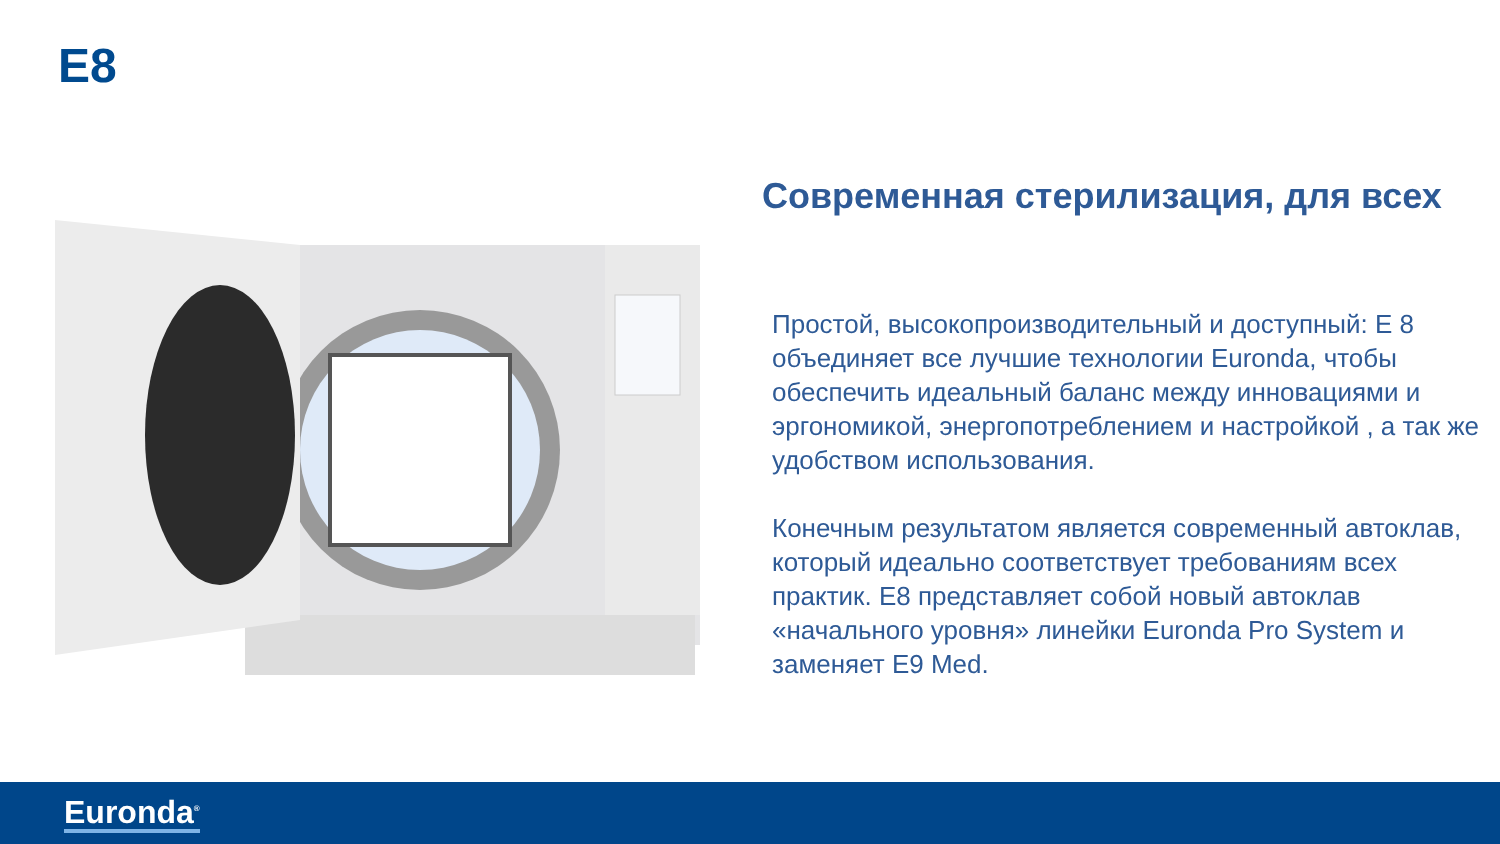E8
Современная стерилизация, для всех
Простой, высокопроизводительный и доступный: Е 8 объединяет все лучшие технологии Euronda, чтобы обеспечить идеальный баланс между инновациями и эргономикой, энергопотреблением и настройкой , а так же удобством использования.
Конечным результатом является современный автоклав, который идеально соответствует требованиям всех практик. E8 представляет собой новый автоклав «начального уровня» линейки Euronda Pro System и заменяет E9 Med.
Euronda<sup>®</sup>